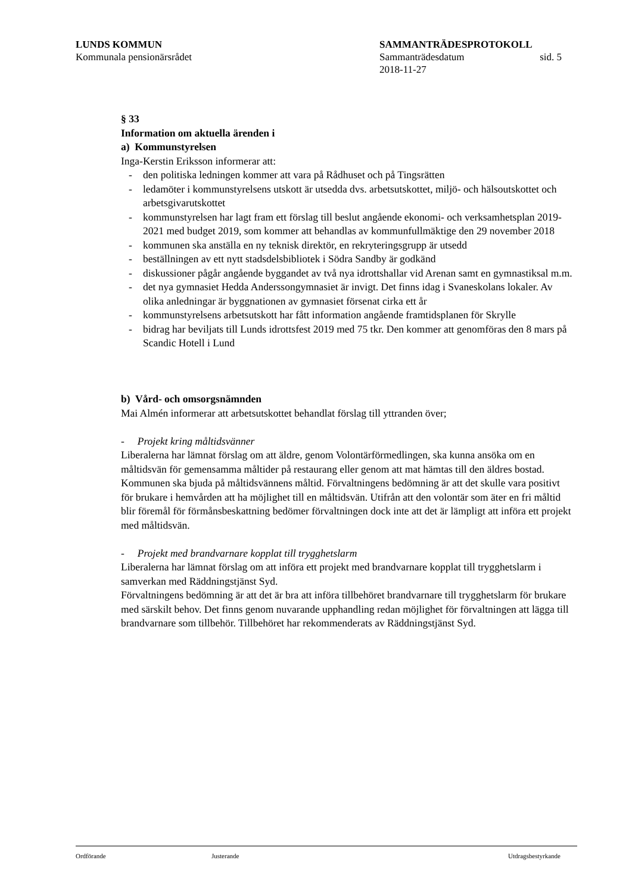LUNDS KOMMUN SAMMANTRÄDESPROTOKOLL
Kommunala pensionärsrådet Sammanträdesdatum sid. 5
2018-11-27
§ 33
Information om aktuella ärenden i
a) Kommunstyrelsen
Inga-Kerstin Eriksson informerar att:
- den politiska ledningen kommer att vara på Rådhuset och på Tingsrätten
- ledamöter i kommunstyrelsens utskott är utsedda dvs. arbetsutskottet, miljö- och hälsoutskottet och arbetsgivarutskottet
- kommunstyrelsen har lagt fram ett förslag till beslut angående ekonomi- och verksamhetsplan 2019-2021 med budget 2019, som kommer att behandlas av kommunfullmäktige den 29 november 2018
- kommunen ska anställa en ny teknisk direktör, en rekryteringsgrupp är utsedd
- beställningen av ett nytt stadsdelsbibliotek i Södra Sandby är godkänd
- diskussioner pågår angående byggandet av två nya idrottshallar vid Arenan samt en gymnastiksal m.m.
- det nya gymnasiet Hedda Anderssongymnasiet är invigt. Det finns idag i Svaneskolans lokaler. Av olika anledningar är byggnationen av gymnasiet försenat cirka ett år
- kommunstyrelsens arbetsutskott har fått information angående framtidsplanen för Skrylle
- bidrag har beviljats till Lunds idrottsfest 2019 med 75 tkr. Den kommer att genomföras den 8 mars på Scandic Hotell i Lund
b) Vård- och omsorgsnämnden
Mai Almén informerar att arbetsutskottet behandlat förslag till yttranden över;
- Projekt kring måltidsvänner
Liberalerna har lämnat förslag om att äldre, genom Volontärförmedlingen, ska kunna ansöka om en måltidsvän för gemensamma måltider på restaurang eller genom att mat hämtas till den äldres bostad. Kommunen ska bjuda på måltidsvännens måltid. Förvaltningens bedömning är att det skulle vara positivt för brukare i hemvården att ha möjlighet till en måltidsvän. Utifrån att den volontär som äter en fri måltid blir föremål för förmånsbeskattning bedömer förvaltningen dock inte att det är lämpligt att införa ett projekt med måltidsvän.
- Projekt med brandvarnare kopplat till trygghetslarm
Liberalerna har lämnat förslag om att införa ett projekt med brandvarnare kopplat till trygghetslarm i samverkan med Räddningstjänst Syd.
Förvaltningens bedömning är att det är bra att införa tillbehöret brandvarnare till trygghetslarm för brukare med särskilt behov. Det finns genom nuvarande upphandling redan möjlighet för förvaltningen att lägga till brandvarnare som tillbehör. Tillbehöret har rekommenderats av Räddningstjänst Syd.
Ordförande Justerande Utdragsbestyrkande